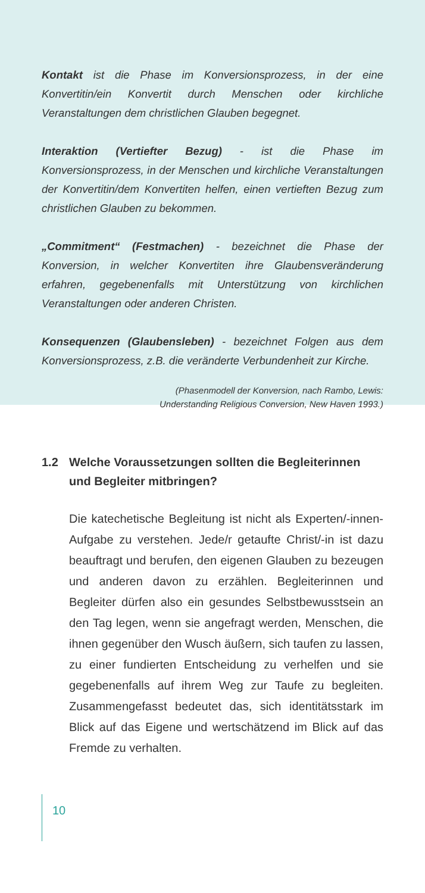Kontakt ist die Phase im Konversionsprozess, in der eine Konvertitin/ein Konvertit durch Menschen oder kirchliche Veranstaltungen dem christlichen Glauben begegnet.
Interaktion (Vertiefter Bezug) - ist die Phase im Konversionsprozess, in der Menschen und kirchliche Veranstaltungen der Konvertitin/dem Konvertiten helfen, einen vertieften Bezug zum christlichen Glauben zu bekommen.
„Commitment“ (Festmachen) - bezeichnet die Phase der Konversion, in welcher Konvertiten ihre Glaubensveränderung erfahren, gegebenenfalls mit Unterstützung von kirchlichen Veranstaltungen oder anderen Christen.
Konsequenzen (Glaubensleben) - bezeichnet Folgen aus dem Konversionsprozess, z.B. die veränderte Verbundenheit zur Kirche.
(Phasenmodell der Konversion, nach Rambo, Lewis:
Understanding Religious Conversion, New Haven 1993.)
1.2 Welche Voraussetzungen sollten die Begleiterinnen und Begleiter mitbringen?
Die katechetische Begleitung ist nicht als Experten/-innen-Aufgabe zu verstehen. Jede/r getaufte Christ/-in ist dazu beauftragt und berufen, den eigenen Glauben zu bezeugen und anderen davon zu erzählen. Begleiterinnen und Begleiter dürfen also ein gesundes Selbstbewusstsein an den Tag legen, wenn sie angefragt werden, Menschen, die ihnen gegenüber den Wusch äußern, sich taufen zu lassen, zu einer fundierten Entscheidung zu verhelfen und sie gegebenenfalls auf ihrem Weg zur Taufe zu begleiten. Zusammengefasst bedeutet das, sich identitätsstark im Blick auf das Eigene und wertschätzend im Blick auf das Fremde zu verhalten.
10